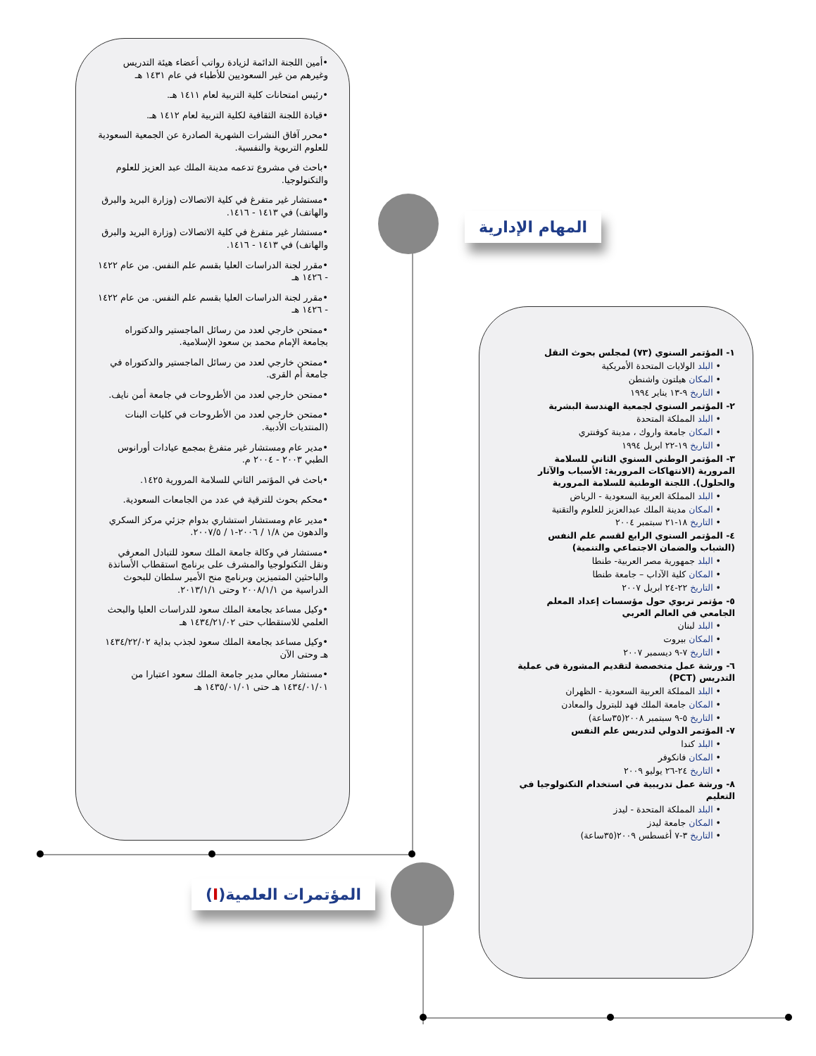•أمين اللجنة الدائمة لزيادة رواتب أعضاء هيئة التدريس وغيرهم من غير السعوديين للأطباء في عام ١٤٣١ هـ
•رئيس امتحانات كلية التربية لعام ١٤١١ هـ.
•قيادة اللجنة الثقافية لكلية التربية لعام ١٤١٢ هـ.
•محرر آفاق النشرات الشهرية الصادرة عن الجمعية السعودية للعلوم التربوية والنفسية.
•باحث في مشروع تدعمه مدينة الملك عبد العزيز للعلوم والتكنولوجيا.
•مستشار غير متفرغ في كلية الاتصالات (وزارة البريد والبرق والهاتف) في ١٤١٣ - ١٤١٦.
•مستشار غير متفرغ في كلية الاتصالات (وزارة البريد والبرق والهاتف) في ١٤١٣ - ١٤١٦.
•مقرر لجنة الدراسات العليا بقسم علم النفس. من عام ١٤٢٢ - ١٤٢٦ هـ
•مقرر لجنة الدراسات العليا بقسم علم النفس. من عام ١٤٢٢ - ١٤٢٦ هـ
•ممتحن خارجي لعدد من رسائل الماجستير والدكتوراه بجامعة الإمام محمد بن سعود الإسلامية.
•ممتحن خارجي لعدد من رسائل الماجستير والدكتوراه في جامعة أم القرى.
•ممتحن خارجي لعدد من الأطروحات في جامعة أمن نايف.
•ممتحن خارجي لعدد من الأطروحات في كليات البنات (المنتديات الأدبية.
•مدير عام ومستشار غير متفرغ بمجمع عيادات أورانوس الطبي ٢٠٠٣ - ٢٠٠٤ م.
•باحث في المؤتمر الثاني للسلامة المرورية ١٤٢٥.
•محكم بحوث للترقية في عدد من الجامعات السعودية.
•مدير عام ومستشار استشاري بدوام جزئي مركز السكري والدهون من ١/٨ / ٢٠٠٦-١ / ٢٠٠٧/٥.
•مستشار في وكالة جامعة الملك سعود للتبادل المعرفي ونقل التكنولوجيا والمشرف على برنامج استقطاب الأساتذة والباحثين المتميزين وبرنامج منح الأمير سلطان للبحوث الدراسية من ٢٠٠٨/١/١ وحتى ٢٠١٣/١/١.
•وكيل مساعد بجامعة الملك سعود للدراسات العليا والبحث العلمي للاستقطاب حتى ١٤٣٤/٢١/٠٢ هـ
•وكيل مساعد بجامعة الملك سعود لجذب بداية ١٤٣٤/٢٢/٠٢ هـ وحتى الآن
•مستشار معالي مدير جامعة الملك سعود اعتبارا من ١٤٣٤/٠١/٠١ هـ حتى ١٤٣٥/٠١/٠١ هـ
المهام الإدارية
المؤتمرات العلمية(I)
١- المؤتمر السنوي (٧٣) لمجلس بحوث النقل
• البلد الولايات المتحدة الأمريكية
• المكان هيلتون واشنطن
• التاريخ ٩-١٣ يناير ١٩٩٤
٢- المؤتمر السنوي لجمعية الهندسة البشرية
• البلد المملكة المتحدة
• المكان جامعة واروك ، مدينة كوفنتري
• التاريخ ١٩-٢٢ ابريل ١٩٩٤
٣- المؤتمر الوطني السنوي الثاني للسلامة المرورية (الانتهاكات المرورية: الأسباب والآثار والحلول). اللجنة الوطنية للسلامة المرورية
• البلد المملكة العربية السعودية - الرياض
• المكان مدينة الملك عبدالعزيز للعلوم والتقنية
• التاريخ ١٨-٢١ سبتمبر ٢٠٠٤
٤- المؤتمر السنوي الرابع لقسم علم النفس (الشباب والضمان الاجتماعي والتنمية)
• البلد جمهورية مصر العربية- طنطا
• المكان كلية الآداب – جامعة طنطا
• التاريخ ٢٢-٢٤ ابريل ٢٠٠٧
٥- مؤتمر تربوي حول مؤسسات إعداد المعلم الجامعي في العالم العربي
• البلد لبنان
• المكان بيروت
• التاريخ ٧-٩ ديسمبر ٢٠٠٧
٦- ورشة عمل متخصصة لتقديم المشورة في عملية التدريس (PCT)
• البلد المملكة العربية السعودية - الظهران
• المكان جامعة الملك فهد للبترول والمعادن
• التاريخ ٥-٩ سبتمبر ٢٠٠٨(٣٥ساعة)
٧- المؤتمر الدولي لتدريس علم النفس
• البلد كندا
• المكان فانكوفر
• التاريخ ٢٤-٢٦ يوليو ٢٠٠٩
٨- ورشة عمل تدريبية في استخدام التكنولوجيا في التعليم
• البلد المملكة المتحدة - ليدز
• المكان جامعة ليدز
• التاريخ ٣-٧ أغسطس ٢٠٠٩(٣٥ساعة)